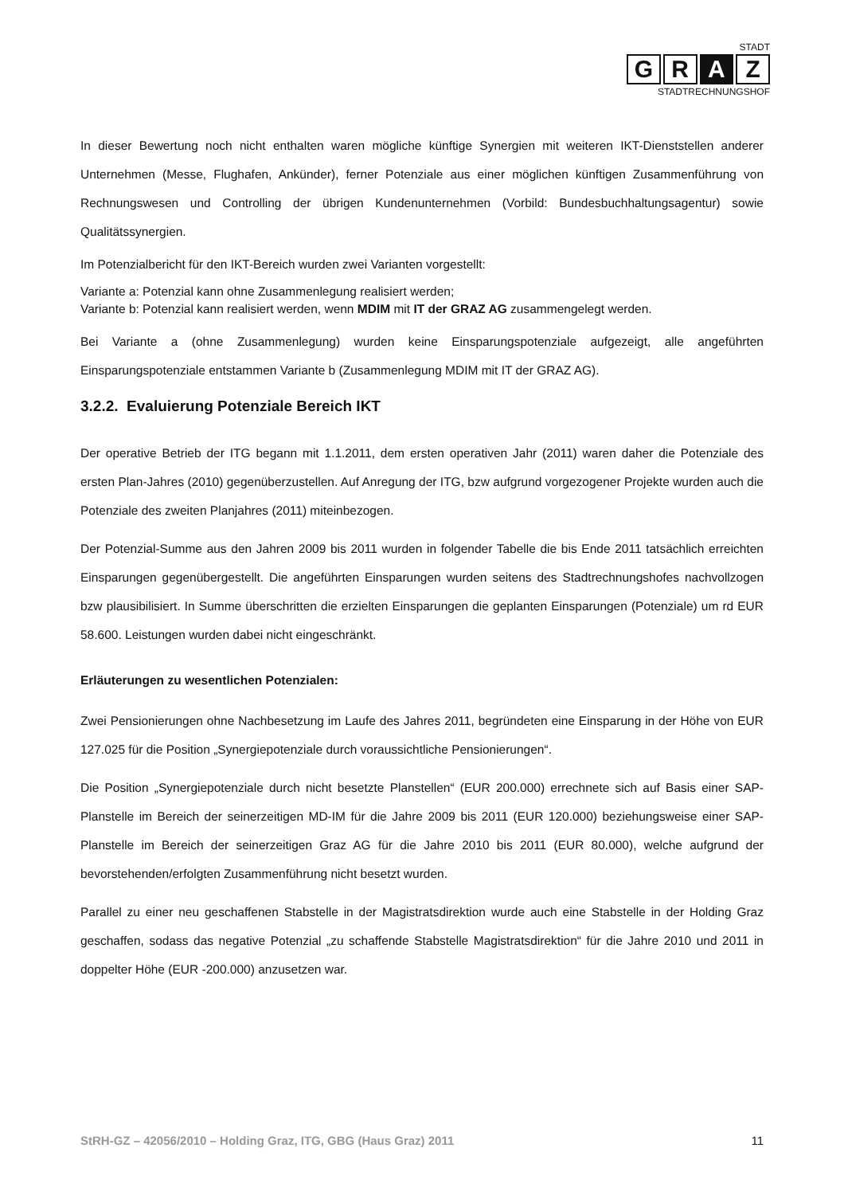STADT
G R A Z
STADTRECHNUNGSHOF
In dieser Bewertung noch nicht enthalten waren mögliche künftige Synergien mit weiteren IKT-Dienststellen anderer Unternehmen (Messe, Flughafen, Ankünder), ferner Potenziale aus einer möglichen künftigen Zusammenführung von Rechnungswesen und Controlling der übrigen Kundenunternehmen (Vorbild: Bundesbuchhaltungsagentur) sowie Qualitätssynergien.
Im Potenzialbericht für den IKT-Bereich wurden zwei Varianten vorgestellt:
Variante a: Potenzial kann ohne Zusammenlegung realisiert werden;
Variante b: Potenzial kann realisiert werden, wenn MDIM mit IT der GRAZ AG zusammengelegt werden.
Bei Variante a (ohne Zusammenlegung) wurden keine Einsparungspotenziale aufgezeigt, alle angeführten Einsparungspotenziale entstammen Variante b (Zusammenlegung MDIM mit IT der GRAZ AG).
3.2.2. Evaluierung Potenziale Bereich IKT
Der operative Betrieb der ITG begann mit 1.1.2011, dem ersten operativen Jahr (2011) waren daher die Potenziale des ersten Plan-Jahres (2010) gegenüberzustellen. Auf Anregung der ITG, bzw aufgrund vorgezogener Projekte wurden auch die Potenziale des zweiten Planjahres (2011) miteinbezogen.
Der Potenzial-Summe aus den Jahren 2009 bis 2011 wurden in folgender Tabelle die bis Ende 2011 tatsächlich erreichten Einsparungen gegenübergestellt. Die angeführten Einsparungen wurden seitens des Stadtrechnungshofes nachvollzogen bzw plausibilisiert. In Summe überschritten die erzielten Einsparungen die geplanten Einsparungen (Potenziale) um rd EUR 58.600. Leistungen wurden dabei nicht eingeschränkt.
Erläuterungen zu wesentlichen Potenzialen:
Zwei Pensionierungen ohne Nachbesetzung im Laufe des Jahres 2011, begründeten eine Einsparung in der Höhe von EUR 127.025 für die Position „Synergiepotenziale durch voraussichtliche Pensionierungen“.
Die Position „Synergiepotenziale durch nicht besetzte Planstellen“ (EUR 200.000) errechnete sich auf Basis einer SAP-Planstelle im Bereich der seinerzeitigen MD-IM für die Jahre 2009 bis 2011 (EUR 120.000) beziehungsweise einer SAP-Planstelle im Bereich der seinerzeitigen Graz AG für die Jahre 2010 bis 2011 (EUR 80.000), welche aufgrund der bevorstehenden/erfolgten Zusammenführung nicht besetzt wurden.
Parallel zu einer neu geschaffenen Stabstelle in der Magistratsdirektion wurde auch eine Stabstelle in der Holding Graz geschaffen, sodass das negative Potenzial „zu schaffende Stabstelle Magistratsdirektion“ für die Jahre 2010 und 2011 in doppelter Höhe (EUR -200.000) anzusetzen war.
StRH-GZ – 42056/2010 – Holding Graz, ITG, GBG (Haus Graz) 2011 11